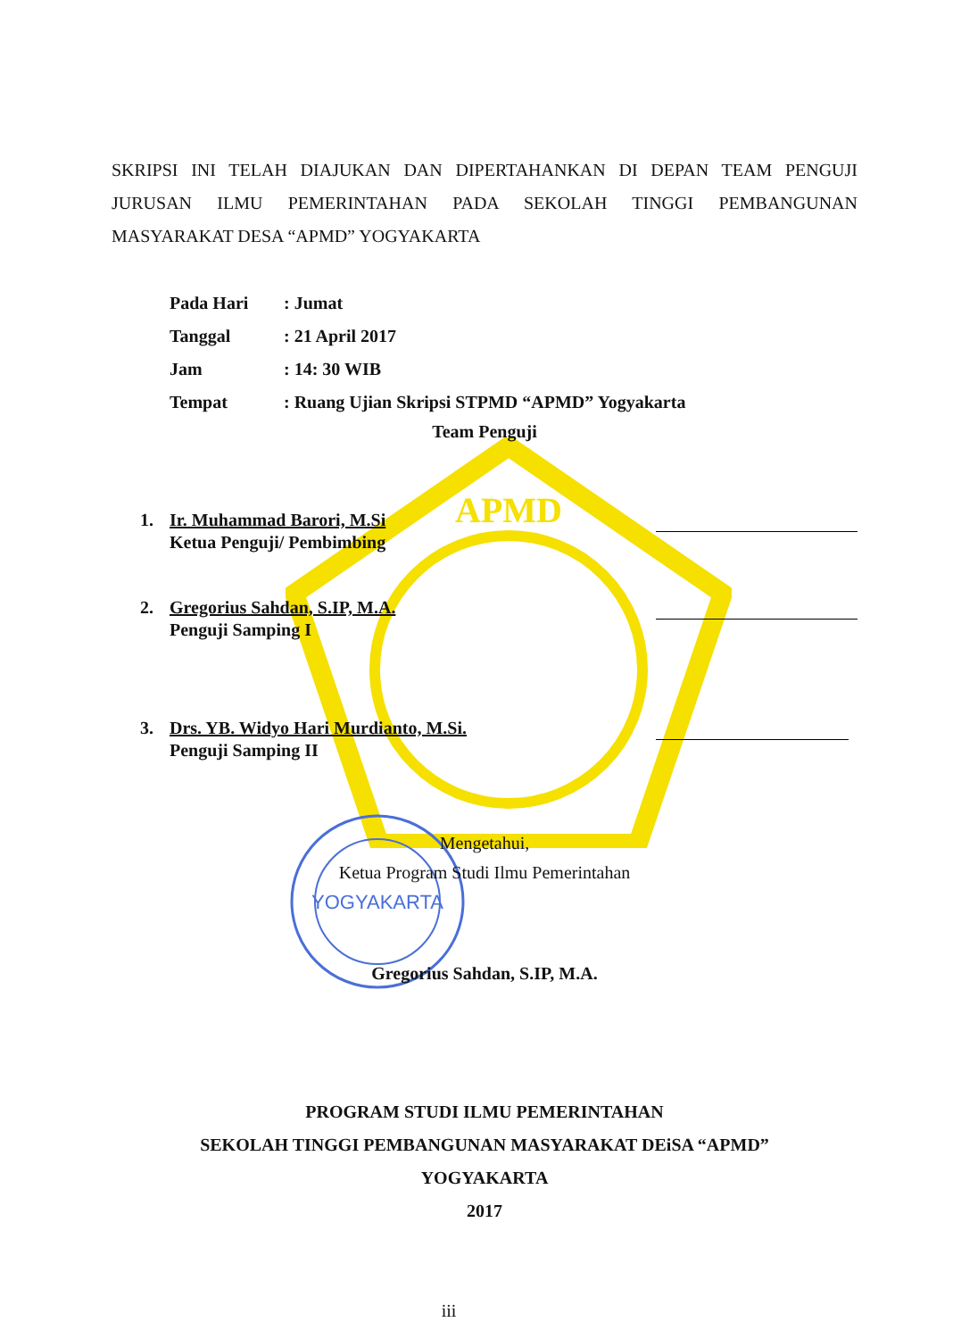APMD
YOGYAKARTA
SKRIPSI INI TELAH DIAJUKAN DAN DIPERTAHANKAN DI DEPAN TEAM PENGUJI JURUSAN ILMU PEMERINTAHAN PADA SEKOLAH TINGGI PEMBANGUNAN MASYARAKAT DESA “APMD” YOGYAKARTA
Pada Hari: Jumat
Tanggal: 21 April 2017
Jam: 14: 30 WIB
Tempat: Ruang Ujian Skripsi STPMD “APMD” Yogyakarta
Team Penguji
1. Ir. Muhammad Barori, M.Si
Ketua Penguji/ Pembimbing
2. Gregorius Sahdan, S.IP, M.A.
Penguji Samping I
3. Drs. YB. Widyo Hari Murdianto, M.Si.
Penguji Samping II
Mengetahui,
Ketua Program Studi Ilmu Pemerintahan
Gregorius Sahdan, S.IP, M.A.
PROGRAM STUDI ILMU PEMERINTAHAN
SEKOLAH TINGGI PEMBANGUNAN MASYARAKAT DEiSA “APMD”
YOGYAKARTA
2017
iii